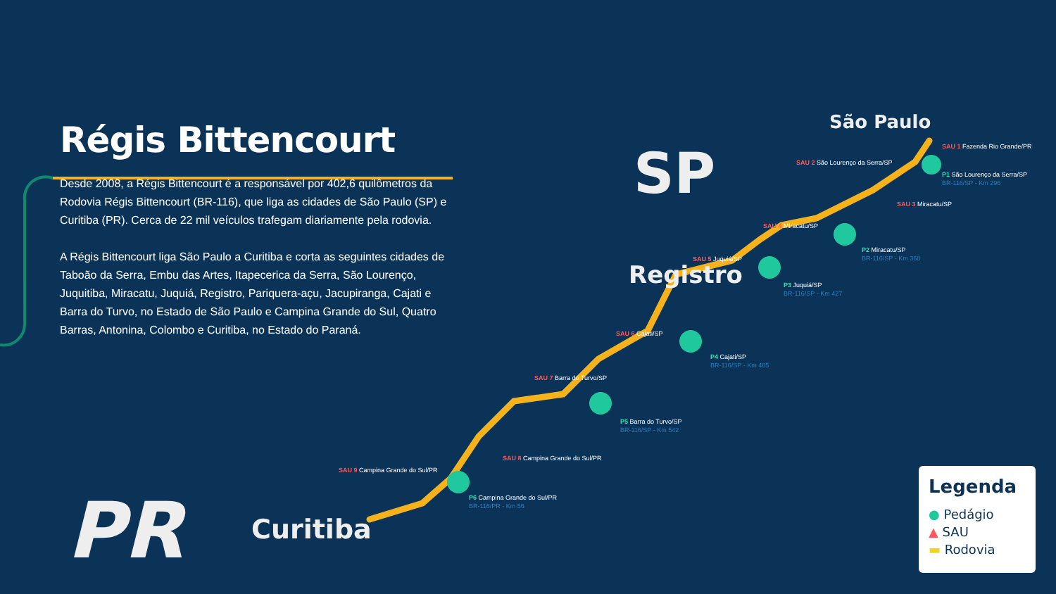Régis Bittencourt
Desde 2008, a Régis Bittencourt é a responsável por 402,6 quilômetros da Rodovia Régis Bittencourt (BR-116), que liga as cidades de São Paulo (SP) e Curitiba (PR). Cerca de 22 mil veículos trafegam diariamente pela rodovia.
A Régis Bittencourt liga São Paulo a Curitiba e corta as seguintes cidades de Taboão da Serra, Embu das Artes, Itapecerica da Serra, São Lourenço, Juquitiba, Miracatu, Juquiá, Registro, Pariquera-açu, Jacupiranga, Cajati e Barra do Turvo, no Estado de São Paulo e Campina Grande do Sul, Quatro Barras, Antonina, Colombo e Curitiba, no Estado do Paraná.
São Paulo
SP
Registro
PR Curitiba
SAU 1 Fazenda Rio Grande/PR
SAU 2 São Lourenço da Serra/SP
P1 São Lourenço da Serra/SP
BR-116/SP - Km 296
SAU 3 Miracatu/SP
SAU 4 Miracatu/SP
P2 Miracatu/SP
BR-116/SP - Km 368
SAU 5 Juquiá/SP
P3 Juquiá/SP
BR-116/SP - Km 427
SAU 6 Cajati/SP
P4 Cajati/SP
BR-116/SP - Km 485
SAU 7 Barra do Turvo/SP
P5 Barra do Turvo/SP
BR-116/SP - Km 542
SAU 8 Campina Grande do Sul/PR
SAU 9 Campina Grande do Sul/PR
P6 Campina Grande do Sul/PR
BR-116/PR - Km 56
Legenda
● Pedágio
▲ SAU
▬ Rodovia